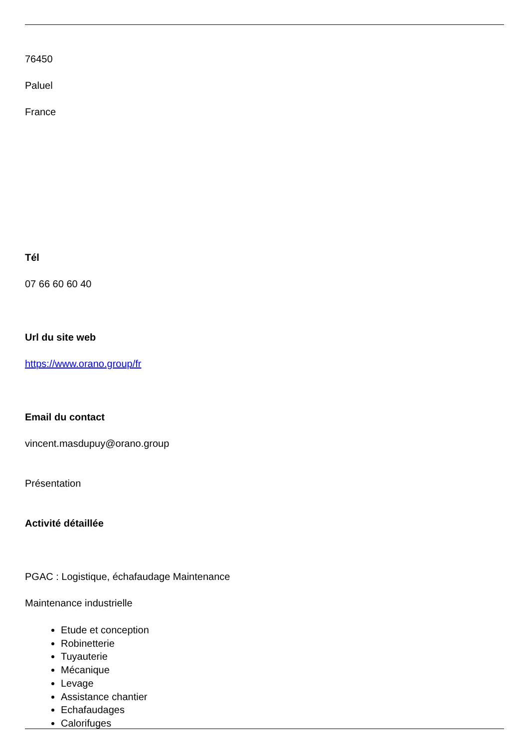76450
Paluel
France
Tél
07 66 60 60 40
Url du site web
https://www.orano.group/fr
Email du contact
vincent.masdupuy@orano.group
Présentation
Activité détaillée
PGAC : Logistique, échafaudage Maintenance
Maintenance industrielle
Etude et conception
Robinetterie
Tuyauterie
Mécanique
Levage
Assistance chantier
Echafaudages
Calorifuges